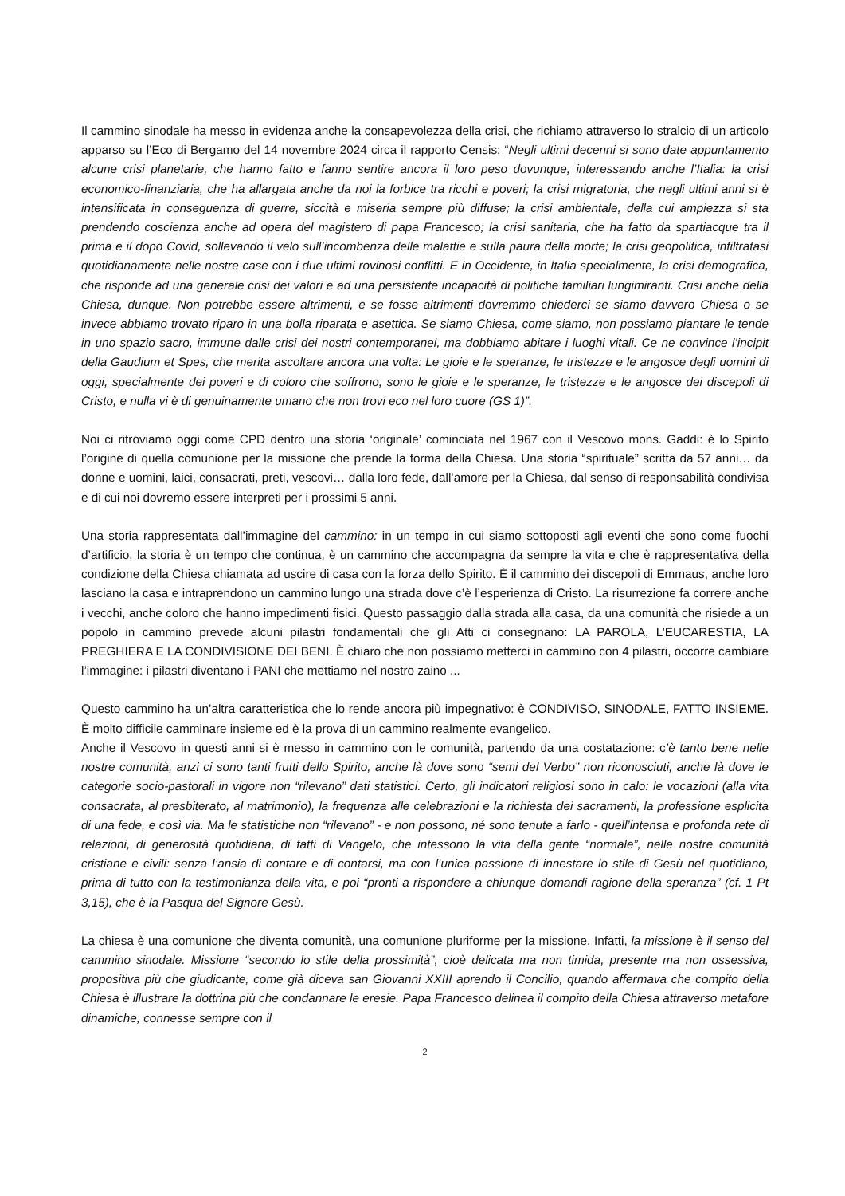Il cammino sinodale ha messo in evidenza anche la consapevolezza della crisi, che richiamo attraverso lo stralcio di un articolo apparso su l’Eco di Bergamo del 14 novembre 2024 circa il rapporto Censis: “Negli ultimi decenni si sono date appuntamento alcune crisi planetarie, che hanno fatto e fanno sentire ancora il loro peso dovunque, interessando anche l’Italia: la crisi economico-finanziaria, che ha allargata anche da noi la forbice tra ricchi e poveri; la crisi migratoria, che negli ultimi anni si è intensificata in conseguenza di guerre, siccità e miseria sempre più diffuse; la crisi ambientale, della cui ampiezza si sta prendendo coscienza anche ad opera del magistero di papa Francesco; la crisi sanitaria, che ha fatto da spartiacque tra il prima e il dopo Covid, sollevando il velo sull’incombenza delle malattie e sulla paura della morte; la crisi geopolitica, infiltratasi quotidianamente nelle nostre case con i due ultimi rovinosi conflitti. E in Occidente, in Italia specialmente, la crisi demografica, che risponde ad una generale crisi dei valori e ad una persistente incapacità di politiche familiari lungimiranti. Crisi anche della Chiesa, dunque. Non potrebbe essere altrimenti, e se fosse altrimenti dovremmo chiederci se siamo davvero Chiesa o se invece abbiamo trovato riparo in una bolla riparata e asettica. Se siamo Chiesa, come siamo, non possiamo piantare le tende in uno spazio sacro, immune dalle crisi dei nostri contemporanei, ma dobbiamo abitare i luoghi vitali. Ce ne convince l’incipit della Gaudium et Spes, che merita ascoltare ancora una volta: Le gioie e le speranze, le tristezze e le angosce degli uomini di oggi, specialmente dei poveri e di coloro che soffrono, sono le gioie e le speranze, le tristezze e le angosce dei discepoli di Cristo, e nulla vi è di genuinamente umano che non trovi eco nel loro cuore (GS 1)”.
Noi ci ritroviamo oggi come CPD dentro una storia ‘originale’ cominciata nel 1967 con il Vescovo mons. Gaddi: è lo Spirito l’origine di quella comunione per la missione che prende la forma della Chiesa. Una storia “spirituale” scritta da 57 anni… da donne e uomini, laici, consacrati, preti, vescovi… dalla loro fede, dall’amore per la Chiesa, dal senso di responsabilità condivisa e di cui noi dovremo essere interpreti per i prossimi 5 anni.
Una storia rappresentata dall’immagine del cammino: in un tempo in cui siamo sottoposti agli eventi che sono come fuochi d’artificio, la storia è un tempo che continua, è un cammino che accompagna da sempre la vita e che è rappresentativa della condizione della Chiesa chiamata ad uscire di casa con la forza dello Spirito. È il cammino dei discepoli di Emmaus, anche loro lasciano la casa e intraprendono un cammino lungo una strada dove c’è l’esperienza di Cristo. La risurrezione fa correre anche i vecchi, anche coloro che hanno impedimenti fisici. Questo passaggio dalla strada alla casa, da una comunità che risiede a un popolo in cammino prevede alcuni pilastri fondamentali che gli Atti ci consegnano: LA PAROLA, L’EUCARESTIA, LA PREGHIERA E LA CONDIVISIONE DEI BENI. È chiaro che non possiamo metterci in cammino con 4 pilastri, occorre cambiare l’immagine: i pilastri diventano i PANI che mettiamo nel nostro zaino ...
Questo cammino ha un’altra caratteristica che lo rende ancora più impegnativo: è CONDIVISO, SINODALE, FATTO INSIEME. È molto difficile camminare insieme ed è la prova di un cammino realmente evangelico.
Anche il Vescovo in questi anni si è messo in cammino con le comunità, partendo da una costatazione: c’è tanto bene nelle nostre comunità, anzi ci sono tanti frutti dello Spirito, anche là dove sono “semi del Verbo” non riconosciuti, anche là dove le categorie socio-pastorali in vigore non “rilevano” dati statistici. Certo, gli indicatori religiosi sono in calo: le vocazioni (alla vita consacrata, al presbiterato, al matrimonio), la frequenza alle celebrazioni e la richiesta dei sacramenti, la professione esplicita di una fede, e così via. Ma le statistiche non “rilevano” - e non possono, né sono tenute a farlo - quell’intensa e profonda rete di relazioni, di generosità quotidiana, di fatti di Vangelo, che intessono la vita della gente “normale”, nelle nostre comunità cristiane e civili: senza l’ansia di contare e di contarsi, ma con l’unica passione di innestare lo stile di Gesù nel quotidiano, prima di tutto con la testimonianza della vita, e poi “pronti a rispondere a chiunque domandi ragione della speranza” (cf. 1 Pt 3,15), che è la Pasqua del Signore Gesù.
La chiesa è una comunione che diventa comunità, una comunione pluriforme per la missione. Infatti, la missione è il senso del cammino sinodale. Missione “secondo lo stile della prossimità”, cioè delicata ma non timida, presente ma non ossessiva, propositiva più che giudicante, come già diceva san Giovanni XXIII aprendo il Concilio, quando affermava che compito della Chiesa è illustrare la dottrina più che condannare le eresie. Papa Francesco delinea il compito della Chiesa attraverso metafore dinamiche, connesse sempre con il
2